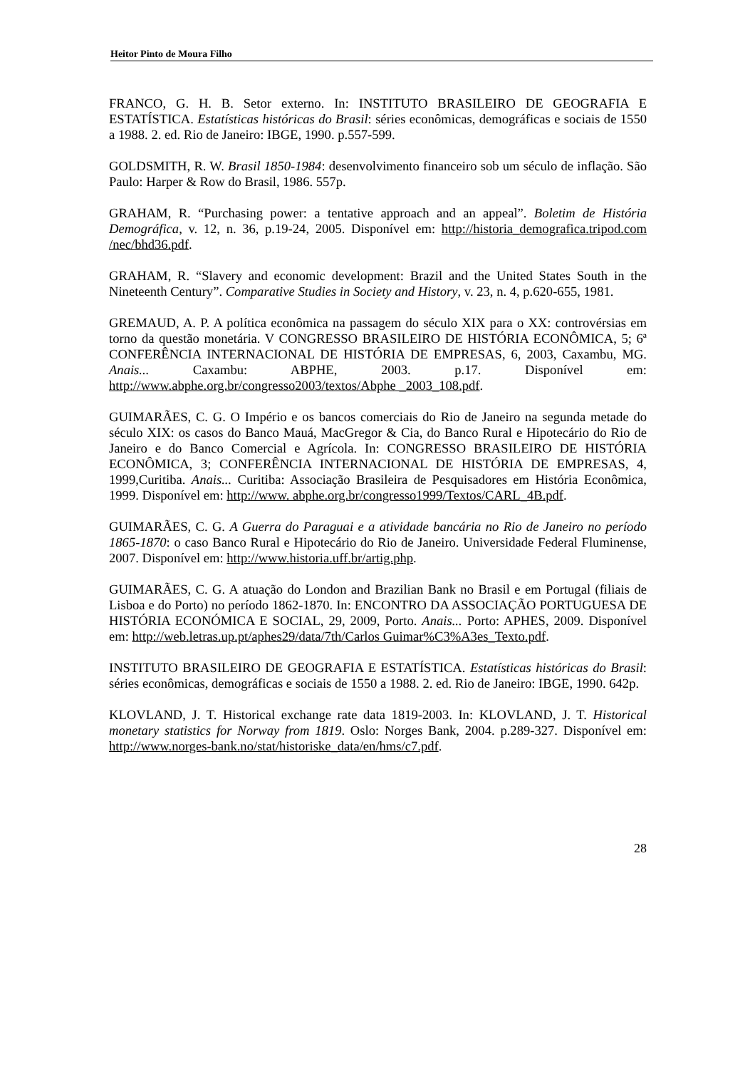Heitor Pinto de Moura Filho
FRANCO, G. H. B. Setor externo. In: INSTITUTO BRASILEIRO DE GEOGRAFIA E ESTATÍSTICA. Estatísticas históricas do Brasil: séries econômicas, demográficas e sociais de 1550 a 1988. 2. ed. Rio de Janeiro: IBGE, 1990. p.557-599.
GOLDSMITH, R. W. Brasil 1850-1984: desenvolvimento financeiro sob um século de inflação. São Paulo: Harper & Row do Brasil, 1986. 557p.
GRAHAM, R. “Purchasing power: a tentative approach and an appeal”. Boletim de História Demográfica, v. 12, n. 36, p.19-24, 2005. Disponível em: http://historia_demografica.tripod.com /nec/bhd36.pdf.
GRAHAM, R. “Slavery and economic development: Brazil and the United States South in the Nineteenth Century”. Comparative Studies in Society and History, v. 23, n. 4, p.620-655, 1981.
GREMAUD, A. P. A política econômica na passagem do século XIX para o XX: controvérsias em torno da questão monetária. V CONGRESSO BRASILEIRO DE HISTÓRIA ECONÔMICA, 5; 6ª CONFERÊNCIA INTERNACIONAL DE HISTÓRIA DE EMPRESAS, 6, 2003, Caxambu, MG. Anais... Caxambu: ABPHE, 2003. p.17. Disponível em: http://www.abphe.org.br/congresso2003/textos/Abphe _2003_108.pdf.
GUIMARÃES, C. G. O Império e os bancos comerciais do Rio de Janeiro na segunda metade do século XIX: os casos do Banco Mauá, MacGregor & Cia, do Banco Rural e Hipotecário do Rio de Janeiro e do Banco Comercial e Agrícola. In: CONGRESSO BRASILEIRO DE HISTÓRIA ECONÔMICA, 3; CONFERÊNCIA INTERNACIONAL DE HISTÓRIA DE EMPRESAS, 4, 1999,Curitiba. Anais... Curitiba: Associação Brasileira de Pesquisadores em História Econômica, 1999. Disponível em: http://www. abphe.org.br/congresso1999/Textos/CARL_4B.pdf.
GUIMARÃES, C. G. A Guerra do Paraguai e a atividade bancária no Rio de Janeiro no período 1865-1870: o caso Banco Rural e Hipotecário do Rio de Janeiro. Universidade Federal Fluminense, 2007. Disponível em: http://www.historia.uff.br/artig.php.
GUIMARÃES, C. G. A atuação do London and Brazilian Bank no Brasil e em Portugal (filiais de Lisboa e do Porto) no período 1862-1870. In: ENCONTRO DA ASSOCIAÇÃO PORTUGUESA DE HISTÓRIA ECONÓMICA E SOCIAL, 29, 2009, Porto. Anais... Porto: APHES, 2009. Disponível em: http://web.letras.up.pt/aphes29/data/7th/Carlos Guimar%C3%A3es_Texto.pdf.
INSTITUTO BRASILEIRO DE GEOGRAFIA E ESTATÍSTICA. Estatísticas históricas do Brasil: séries econômicas, demográficas e sociais de 1550 a 1988. 2. ed. Rio de Janeiro: IBGE, 1990. 642p.
KLOVLAND, J. T. Historical exchange rate data 1819-2003. In: KLOVLAND, J. T. Historical monetary statistics for Norway from 1819. Oslo: Norges Bank, 2004. p.289-327. Disponível em: http://www.norges-bank.no/stat/historiske_data/en/hms/c7.pdf.
28